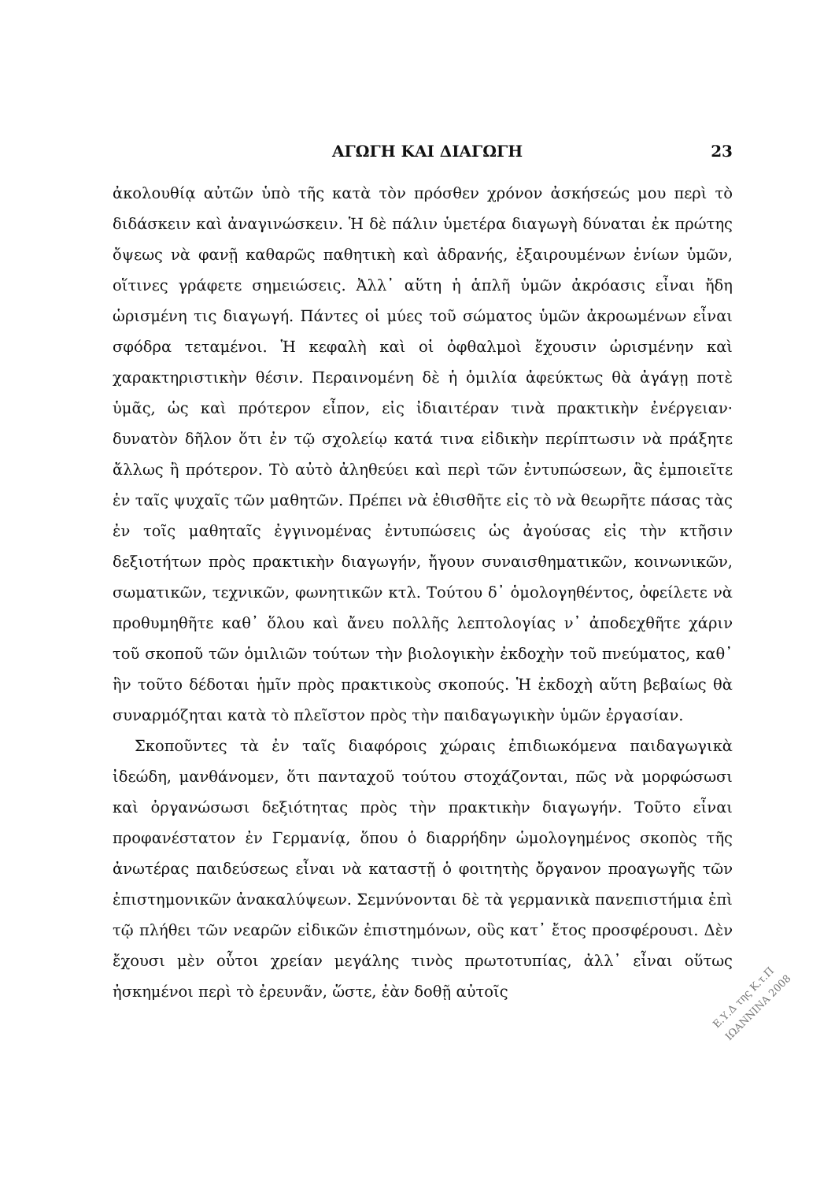ΑΓΩΓΗ ΚΑΙ ΔΙΑΓΩΓΗ 23
ἀκολουθίᾳ αὐτῶν ὑπὸ τῆς κατὰ τὸν πρόσθεν χρόνον ἀσκήσεώς μου περὶ τὸ διδάσκειν καὶ ἀναγινώσκειν. Ἡ δὲ πάλιν ὑμετέρα διαγωγὴ δύναται ἐκ πρώτης ὄψεως νὰ φανῇ καθαρῶς παθητικὴ καὶ ἀδρανής, ἐξαιρουμένων ἐνίων ὑμῶν, οἵτινες γράφετε σημειώσεις. Ἀλλ᾽ αὕτη ἡ ἁπλῆ ὑμῶν ἀκρόασις εἶναι ἤδη ὡρισμένη τις διαγωγή. Πάντες οἱ μύες τοῦ σώματος ὑμῶν ἀκροωμένων εἶναι σφόδρα τεταμένοι. Ἡ κεφαλὴ καὶ οἱ ὀφθαλμοὶ ἔχουσιν ὡρισμένην καὶ χαρακτηριστικὴν θέσιν. Περαινομένη δὲ ἡ ὁμιλία ἀφεύκτως θὰ ἀγάγῃ ποτὲ ὑμᾶς, ὡς καὶ πρότερον εἶπον, εἰς ἰδιαιτέραν τινὰ πρακτικὴν ἐνέργειαν· δυνατὸν δῆλον ὅτι ἐν τῷ σχολείῳ κατά τινα εἰδικὴν περίπτωσιν νὰ πράξητε ἄλλως ἢ πρότερον. Τὸ αὐτὸ ἀληθεύει καὶ περὶ τῶν ἐντυπώσεων, ἃς ἐμποιεῖτε ἐν ταῖς ψυχαῖς τῶν μαθητῶν. Πρέπει νὰ ἐθισθῆτε εἰς τὸ νὰ θεωρῆτε πάσας τὰς ἐν τοῖς μαθηταῖς ἐγγινομένας ἐντυπώσεις ὡς ἀγούσας εἰς τὴν κτῆσιν δεξιοτήτων πρὸς πρακτικὴν διαγωγήν, ἤγουν συναισθηματικῶν, κοινωνικῶν, σωματικῶν, τεχνικῶν, φωνητικῶν κτλ. Τούτου δ᾽ ὁμολογηθέντος, ὀφείλετε νὰ προθυμηθῆτε καθ᾽ ὅλου καὶ ἄνευ πολλῆς λεπτολογίας ν᾽ ἀποδεχθῆτε χάριν τοῦ σκοποῦ τῶν ὁμιλιῶν τούτων τὴν βιολογικὴν ἐκδοχὴν τοῦ πνεύματος, καθ᾽ ἣν τοῦτο δέδοται ἡμῖν πρὸς πρακτικοὺς σκοπούς. Ἡ ἐκδοχὴ αὕτη βεβαίως θὰ συναρμόζηται κατὰ τὸ πλεῖστον πρὸς τὴν παιδαγωγικὴν ὑμῶν ἐργασίαν.
Σκοποῦντες τὰ ἐν ταῖς διαφόροις χώραις ἐπιδιωκόμενα παιδαγωγικὰ ἰδεώδη, μανθάνομεν, ὅτι πανταχοῦ τούτου στοχάζονται, πῶς νὰ μορφώσωσι καὶ ὀργανώσωσι δεξιότητας πρὸς τὴν πρακτικὴν διαγωγήν. Τοῦτο εἶναι προφανέστατον ἐν Γερμανίᾳ, ὅπου ὁ διαρρήδην ὡμολογημένος σκοπὸς τῆς ἀνωτέρας παιδεύσεως εἶναι νὰ καταστῇ ὁ φοιτητὴς ὄργανον προαγωγῆς τῶν ἐπιστημονικῶν ἀνακαλύψεων. Σεμνύνονται δὲ τὰ γερμανικὰ πανεπιστήμια ἐπὶ τῷ πλήθει τῶν νεαρῶν εἰδικῶν ἐπιστημόνων, οὓς κατ᾽ ἔτος προσφέρουσι. Δὲν ἔχουσι μὲν οὗτοι χρείαν μεγάλης τινὸς πρωτοτυπίας, ἀλλ᾽ εἶναι οὕτως ἠσκημένοι περὶ τὸ ἐρευνᾶν, ὥστε, ἐὰν δοθῇ αὐτοῖς
Ε.Υ.Δ της Κ.τ.Π
ΙΩΑΝΝΙΝΑ 2008